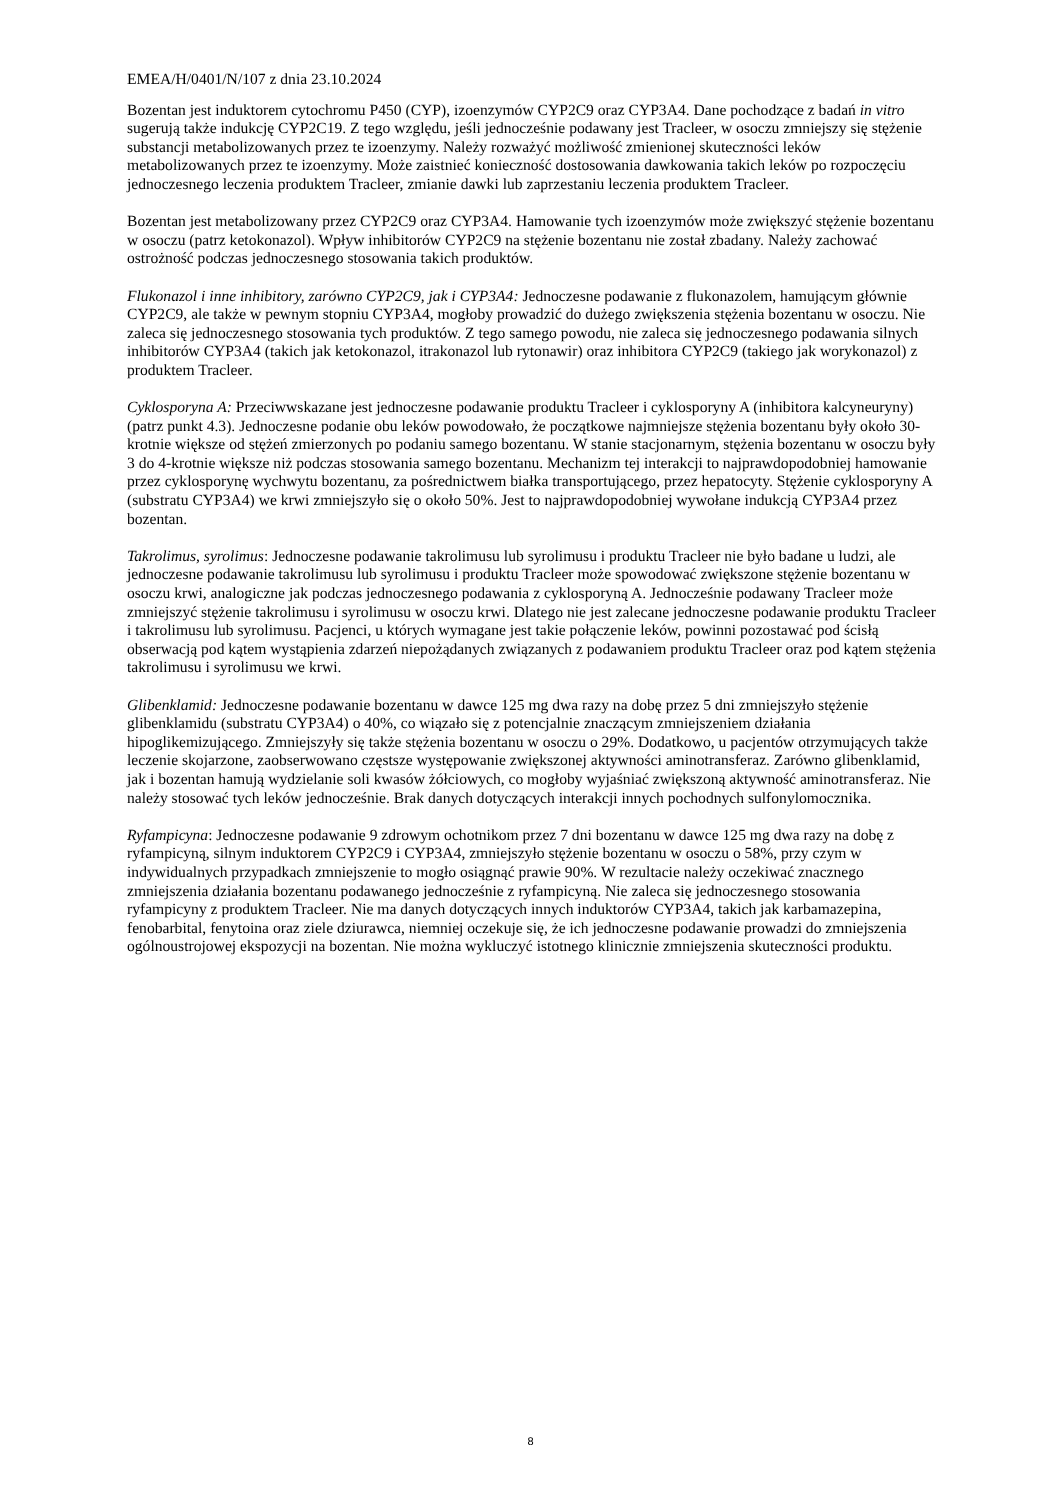EMEA/H/0401/N/107 z dnia 23.10.2024
Bozentan jest induktorem cytochromu P450 (CYP), izoenzymów CYP2C9 oraz CYP3A4. Dane pochodzące z badań in vitro sugerują także indukcję CYP2C19. Z tego względu, jeśli jednocześnie podawany jest Tracleer, w osoczu zmniejszy się stężenie substancji metabolizowanych przez te izoenzymy. Należy rozważyć możliwość zmienionej skuteczności leków metabolizowanych przez te izoenzymy. Może zaistnieć konieczność dostosowania dawkowania takich leków po rozpoczęciu jednoczesnego leczenia produktem Tracleer, zmianie dawki lub zaprzestaniu leczenia produktem Tracleer.
Bozentan jest metabolizowany przez CYP2C9 oraz CYP3A4. Hamowanie tych izoenzymów może zwiększyć stężenie bozentanu w osoczu (patrz ketokonazol). Wpływ inhibitorów CYP2C9 na stężenie bozentanu nie został zbadany. Należy zachować ostrożność podczas jednoczesnego stosowania takich produktów.
Flukonazol i inne inhibitory, zarówno CYP2C9, jak i CYP3A4: Jednoczesne podawanie z flukonazolem, hamującym głównie CYP2C9, ale także w pewnym stopniu CYP3A4, mogłoby prowadzić do dużego zwiększenia stężenia bozentanu w osoczu. Nie zaleca się jednoczesnego stosowania tych produktów. Z tego samego powodu, nie zaleca się jednoczesnego podawania silnych inhibitorów CYP3A4 (takich jak ketokonazol, itrakonazol lub rytonawir) oraz inhibitora CYP2C9 (takiego jak worykonazol) z produktem Tracleer.
Cyklosporyna A: Przeciwwskazane jest jednoczesne podawanie produktu Tracleer i cyklosporyny A (inhibitora kalcyneuryny) (patrz punkt 4.3). Jednoczesne podanie obu leków powodowało, że początkowe najmniejsze stężenia bozentanu były około 30-krotnie większe od stężeń zmierzonych po podaniu samego bozentanu. W stanie stacjonarnym, stężenia bozentanu w osoczu były 3 do 4-krotnie większe niż podczas stosowania samego bozentanu. Mechanizm tej interakcji to najprawdopodobniej hamowanie przez cyklosporynę wychwytu bozentanu, za pośrednictwem białka transportującego, przez hepatocyty. Stężenie cyklosporyny A (substratu CYP3A4) we krwi zmniejszyło się o około 50%. Jest to najprawdopodobniej wywołane indukcją CYP3A4 przez bozentan.
Takrolimus, syrolimus: Jednoczesne podawanie takrolimusu lub syrolimusu i produktu Tracleer nie było badane u ludzi, ale jednoczesne podawanie takrolimusu lub syrolimusu i produktu Tracleer może spowodować zwiększone stężenie bozentanu w osoczu krwi, analogiczne jak podczas jednoczesnego podawania z cyklosporyną A. Jednocześnie podawany Tracleer może zmniejszyć stężenie takrolimusu i syrolimusu w osoczu krwi. Dlatego nie jest zalecane jednoczesne podawanie produktu Tracleer i takrolimusu lub syrolimusu. Pacjenci, u których wymagane jest takie połączenie leków, powinni pozostawać pod ścisłą obserwacją pod kątem wystąpienia zdarzeń niepożądanych związanych z podawaniem produktu Tracleer oraz pod kątem stężenia takrolimusu i syrolimusu we krwi.
Glibenklamid: Jednoczesne podawanie bozentanu w dawce 125 mg dwa razy na dobę przez 5 dni zmniejszyło stężenie glibenklamidu (substratu CYP3A4) o 40%, co wiązało się z potencjalnie znaczącym zmniejszeniem działania hipoglikemizującego. Zmniejszyły się także stężenia bozentanu w osoczu o 29%. Dodatkowo, u pacjentów otrzymujących także leczenie skojarzone, zaobserwowano częstsze występowanie zwiększonej aktywności aminotransferaz. Zarówno glibenklamid, jak i bozentan hamują wydzielanie soli kwasów żółciowych, co mogłoby wyjaśniać zwiększoną aktywność aminotransferaz. Nie należy stosować tych leków jednocześnie. Brak danych dotyczących interakcji innych pochodnych sulfonylomocznika.
Ryfampicyna: Jednoczesne podawanie 9 zdrowym ochotnikom przez 7 dni bozentanu w dawce 125 mg dwa razy na dobę z ryfampicyną, silnym induktorem CYP2C9 i CYP3A4, zmniejszyło stężenie bozentanu w osoczu o 58%, przy czym w indywidualnych przypadkach zmniejszenie to mogło osiągnąć prawie 90%. W rezultacie należy oczekiwać znacznego zmniejszenia działania bozentanu podawanego jednocześnie z ryfampicyną. Nie zaleca się jednoczesnego stosowania ryfampicyny z produktem Tracleer. Nie ma danych dotyczących innych induktorów CYP3A4, takich jak karbamazepina, fenobarbital, fenytoina oraz ziele dziurawca, niemniej oczekuje się, że ich jednoczesne podawanie prowadzi do zmniejszenia ogólnoustrojowej ekspozycji na bozentan. Nie można wykluczyć istotnego klinicznie zmniejszenia skuteczności produktu.
8